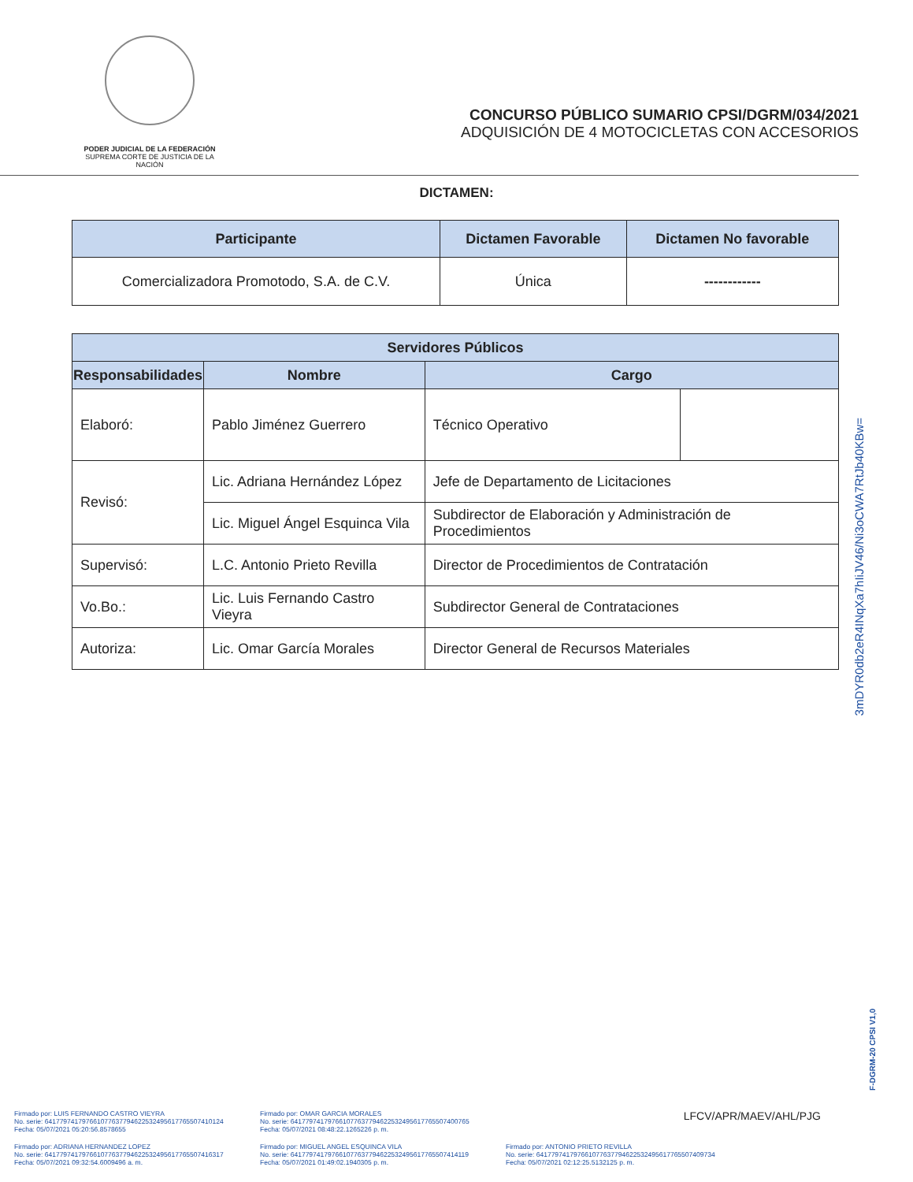PODER JUDICIAL DE LA FEDERACIÓN
SUPREMA CORTE DE JUSTICIA DE LA NACIÓN
CONCURSO PÚBLICO SUMARIO CPSI/DGRM/034/2021
ADQUISICIÓN DE 4 MOTOCICLETAS CON ACCESORIOS
DICTAMEN:
| Participante | Dictamen Favorable | Dictamen No favorable |
| --- | --- | --- |
| Comercializadora Promotodo, S.A. de C.V. | Única | ------------ |
| Servidores Públicos | | | |
| --- | --- | --- | --- |
| Responsabilidades | Nombre | Cargo | |
| Elaboró: | Pablo Jiménez Guerrero | Técnico Operativo | |
| Revisó: | Lic. Adriana Hernández López | Jefe de Departamento de Licitaciones | |
| | Lic. Miguel Ángel Esquinca Vila | Subdirector de Elaboración y Administración de Procedimientos | |
| Supervisó: | L.C. Antonio Prieto Revilla | Director de Procedimientos de Contratación | |
| Vo.Bo.: | Lic. Luis Fernando Castro Vieyra | Subdirector General de Contrataciones | |
| Autoriza: | Lic. Omar García Morales | Director General de Recursos Materiales | |
3mDYR0db2eR4INqXa7hIiJV46/Ni3oCWA7RtJb40KBw=
F-DGRM-20 CPSI V1,0
Firmado por: LUIS FERNANDO CASTRO VIEYRA
No. serie: 641779741797661077637794622532495617765507410124
Fecha: 05/07/2021 05:20:56.8578655
Firmado por: OMAR GARCIA MORALES
No. serie: 641779741797661077637794622532495617765507400765
Fecha: 05/07/2021 08:48:22.1265226 p. m.
LFCV/APR/MAEV/AHL/PJG
Firmado por: ADRIANA HERNANDEZ LOPEZ
No. serie: 641779741797661077637794622532495617765507416317
Fecha: 05/07/2021 09:32:54.6009496 a. m.
Firmado por: MIGUEL ANGEL ESQUINCA VILA
No. serie: 641779741797661077637794622532495617765507414119
Fecha: 05/07/2021 01:49:02.1940305 p. m.
Firmado por: ANTONIO PRIETO REVILLA
No. serie: 641779741797661077637794622532495617765507409734
Fecha: 05/07/2021 02:12:25.5132125 p. m.